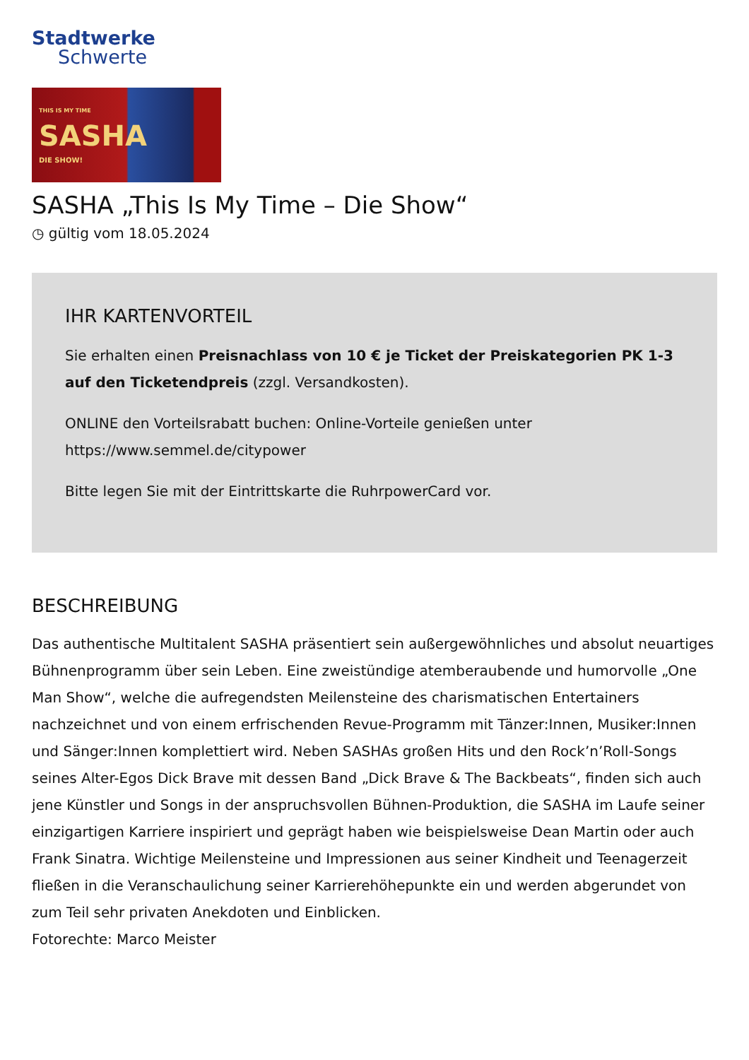Stadtwerke
Schwerte
THIS IS MY TIME
SASHA
DIE SHOW!
SASHA „This Is My Time – Die Show“
◷ gültig vom 18.05.2024
IHR KARTENVORTEIL
Sie erhalten einen Preisnachlass von 10 € je Ticket der Preiskategorien PK 1-3 auf den Ticketendpreis (zzgl. Versandkosten).
ONLINE den Vorteilsrabatt buchen: Online-Vorteile genießen unter https://www.semmel.de/citypower
Bitte legen Sie mit der Eintrittskarte die RuhrpowerCard vor.
BESCHREIBUNG
Das authentische Multitalent SASHA präsentiert sein außergewöhnliches und absolut neuartiges Bühnenprogramm über sein Leben. Eine zweistündige atemberaubende und humorvolle „One Man Show“, welche die aufregendsten Meilensteine des charismatischen Entertainers nachzeichnet und von einem erfrischenden Revue-Programm mit Tänzer:Innen, Musiker:Innen und Sänger:Innen komplettiert wird. Neben SASHAs großen Hits und den Rock’n’Roll-Songs seines Alter-Egos Dick Brave mit dessen Band „Dick Brave & The Backbeats“, finden sich auch jene Künstler und Songs in der anspruchsvollen Bühnen-Produktion, die SASHA im Laufe seiner einzigartigen Karriere inspiriert und geprägt haben wie beispielsweise Dean Martin oder auch Frank Sinatra. Wichtige Meilensteine und Impressionen aus seiner Kindheit und Teenagerzeit fließen in die Veranschaulichung seiner Karrierehöhepunkte ein und werden abgerundet von zum Teil sehr privaten Anekdoten und Einblicken.
Fotorechte: Marco Meister